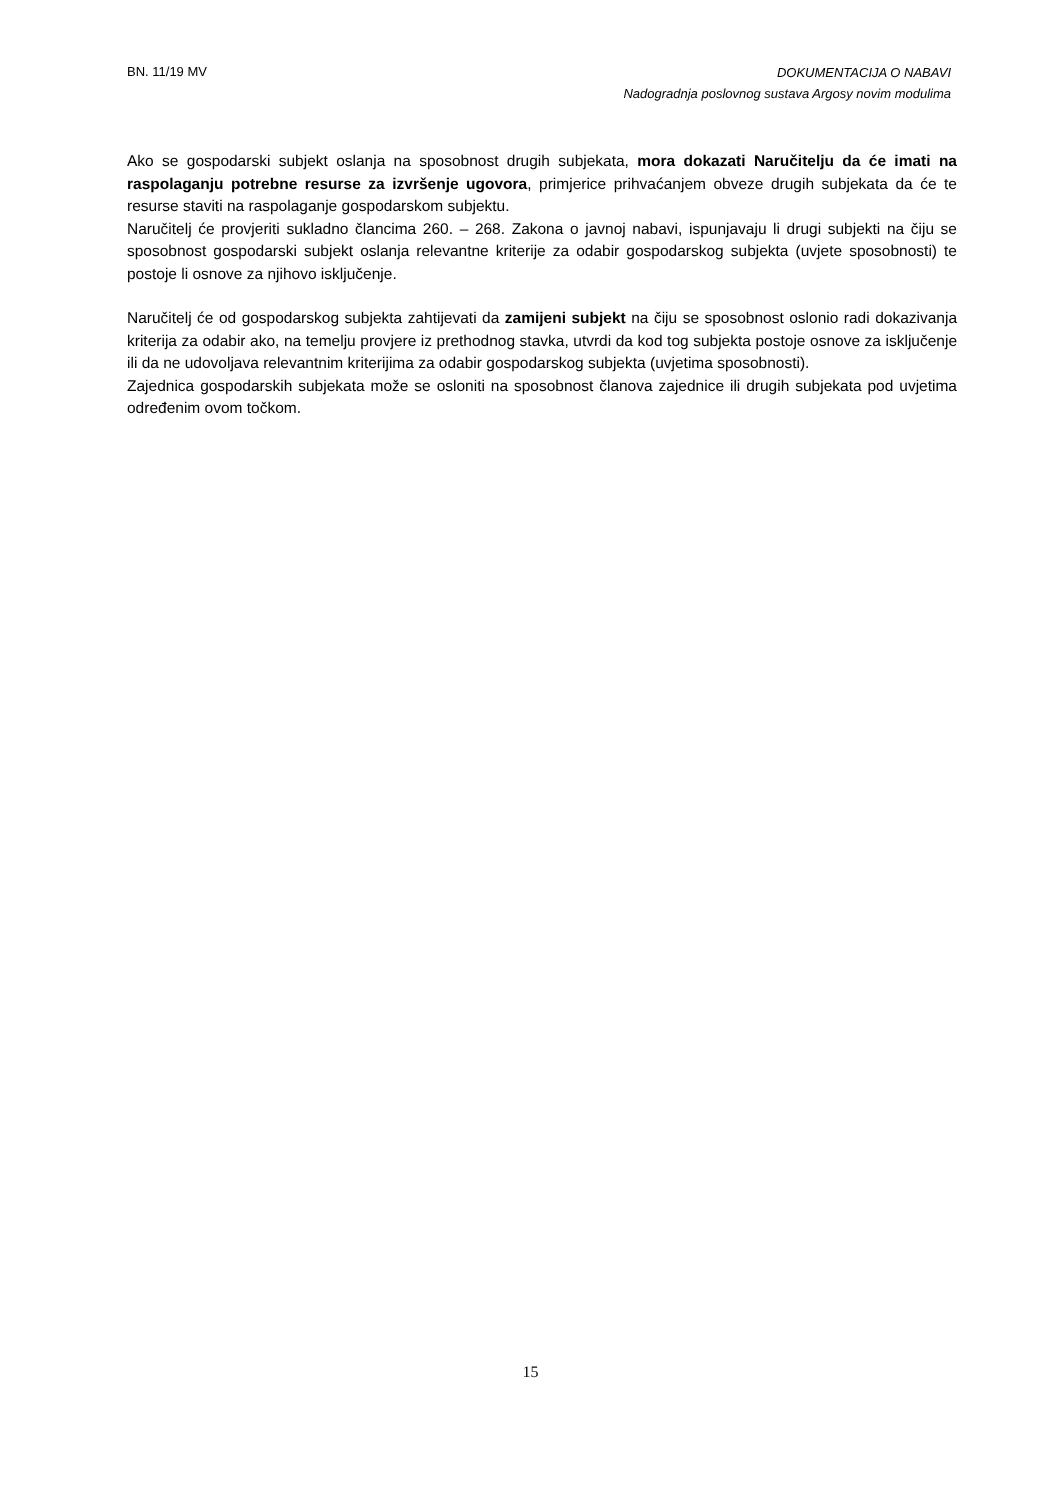BN. 11/19 MV
DOKUMENTACIJA O NABAVI
Nadogradnja poslovnog sustava Argosy novim modulima
Ako se gospodarski subjekt oslanja na sposobnost drugih subjekata, mora dokazati Naručitelju da će imati na raspolaganju potrebne resurse za izvršenje ugovora, primjerice prihvaćanjem obveze drugih subjekata da će te resurse staviti na raspolaganje gospodarskom subjektu.
Naručitelj će provjeriti sukladno člancima 260. – 268. Zakona o javnoj nabavi, ispunjavaju li drugi subjekti na čiju se sposobnost gospodarski subjekt oslanja relevantne kriterije za odabir gospodarskog subjekta (uvjete sposobnosti) te postoje li osnove za njihovo isključenje.
Naručitelj će od gospodarskog subjekta zahtijevati da zamijeni subjekt na čiju se sposobnost oslonio radi dokazivanja kriterija za odabir ako, na temelju provjere iz prethodnog stavka, utvrdi da kod tog subjekta postoje osnove za isključenje ili da ne udovoljava relevantnim kriterijima za odabir gospodarskog subjekta (uvjetima sposobnosti).
Zajednica gospodarskih subjekata može se osloniti na sposobnost članova zajednice ili drugih subjekata pod uvjetima određenim ovom točkom.
15